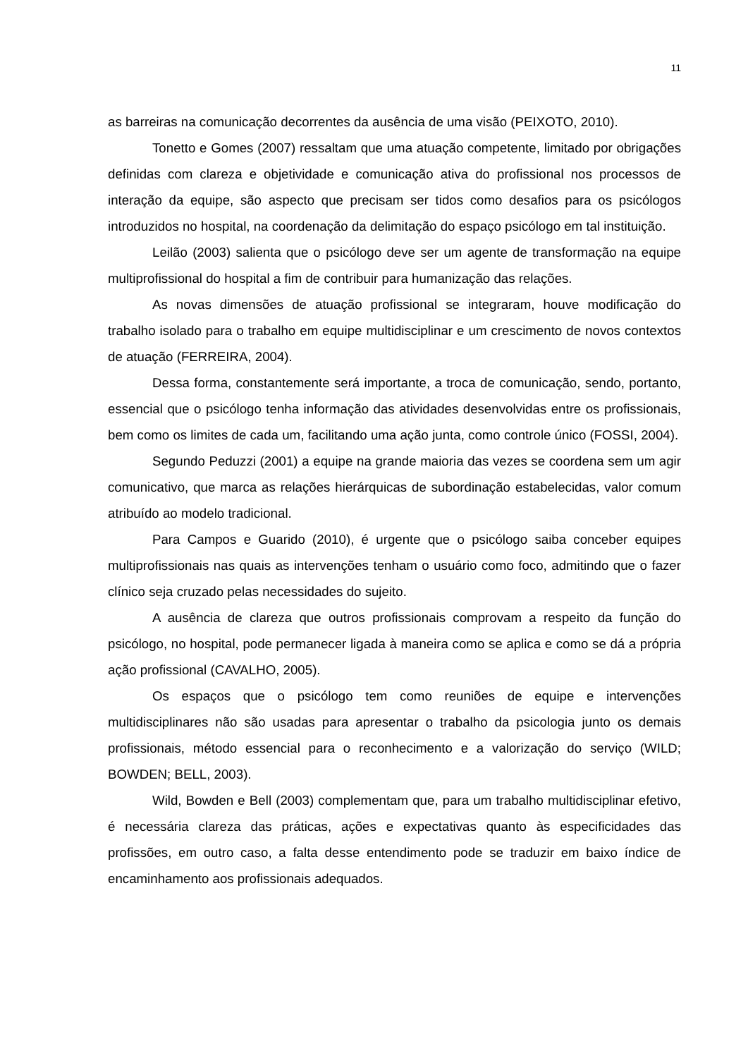11
as barreiras na comunicação decorrentes da ausência de uma visão (PEIXOTO, 2010).
Tonetto e Gomes (2007) ressaltam que uma atuação competente, limitado por obrigações definidas com clareza e objetividade e comunicação ativa do profissional nos processos de interação da equipe, são aspecto que precisam ser tidos como desafios para os psicólogos introduzidos no hospital, na coordenação da delimitação do espaço psicólogo em tal instituição.
Leilão (2003) salienta que o psicólogo deve ser um agente de transformação na equipe multiprofissional do hospital a fim de contribuir para humanização das relações.
As novas dimensões de atuação profissional se integraram, houve modificação do trabalho isolado para o trabalho em equipe multidisciplinar e um crescimento de novos contextos de atuação (FERREIRA, 2004).
Dessa forma, constantemente será importante, a troca de comunicação, sendo, portanto, essencial que o psicólogo tenha informação das atividades desenvolvidas entre os profissionais, bem como os limites de cada um, facilitando uma ação junta, como controle único (FOSSI, 2004).
Segundo Peduzzi (2001) a equipe na grande maioria das vezes se coordena sem um agir comunicativo, que marca as relações hierárquicas de subordinação estabelecidas, valor comum atribuído ao modelo tradicional.
Para Campos e Guarido (2010), é urgente que o psicólogo saiba conceber equipes multiprofissionais nas quais as intervenções tenham o usuário como foco, admitindo que o fazer clínico seja cruzado pelas necessidades do sujeito.
A ausência de clareza que outros profissionais comprovam a respeito da função do psicólogo, no hospital, pode permanecer ligada à maneira como se aplica e como se dá a própria ação profissional (CAVALHO, 2005).
Os espaços que o psicólogo tem como reuniões de equipe e intervenções multidisciplinares não são usadas para apresentar o trabalho da psicologia junto os demais profissionais, método essencial para o reconhecimento e a valorização do serviço (WILD; BOWDEN; BELL, 2003).
Wild, Bowden e Bell (2003) complementam que, para um trabalho multidisciplinar efetivo, é necessária clareza das práticas, ações e expectativas quanto às especificidades das profissões, em outro caso, a falta desse entendimento pode se traduzir em baixo índice de encaminhamento aos profissionais adequados.